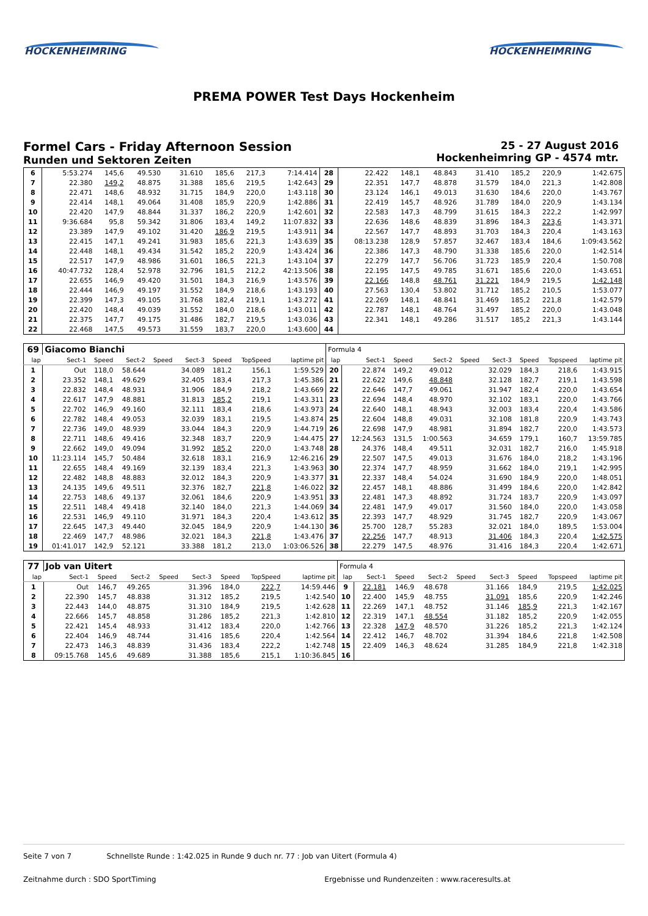HOCKENHEIMRING HOCKENHEIMRING
PREMA POWER Test Days Hockenheim
Formel Cars - Friday Afternoon Session
Runden und Sektoren Zeiten
25 - 27 August 2016
Hockenheimring GP - 4574 mtr.
| 6 | 5:53.274 | 145,6 | 49.530 | | 31.610 | 185,6 | 217,3 | 7:14.414 | 28 | 22.422 | 148,1 | 48.843 | | 31.410 | 185,2 | 220,9 | 1:42.675 |
| 7 | 22.380 | 149,2 | 48.875 | | 31.388 | 185,6 | 219,5 | 1:42.643 | 29 | 22.351 | 147,7 | 48.878 | | 31.579 | 184,0 | 221,3 | 1:42.808 |
| 8 | 22.471 | 148,6 | 48.932 | | 31.715 | 184,9 | 220,0 | 1:43.118 | 30 | 23.124 | 146,1 | 49.013 | | 31.630 | 184,6 | 220,0 | 1:43.767 |
| 9 | 22.414 | 148,1 | 49.064 | | 31.408 | 185,9 | 220,9 | 1:42.886 | 31 | 22.419 | 145,7 | 48.926 | | 31.789 | 184,0 | 220,9 | 1:43.134 |
| 10 | 22.420 | 147,9 | 48.844 | | 31.337 | 186,2 | 220,9 | 1:42.601 | 32 | 22.583 | 147,3 | 48.799 | | 31.615 | 184,3 | 222,2 | 1:42.997 |
| 11 | 9:36.684 | 95,8 | 59.342 | | 31.806 | 183,4 | 149,2 | 11:07.832 | 33 | 22.636 | 148,6 | 48.839 | | 31.896 | 184,3 | 223,6 | 1:43.371 |
| 12 | 23.389 | 147,9 | 49.102 | | 31.420 | 186,9 | 219,5 | 1:43.911 | 34 | 22.567 | 147,7 | 48.893 | | 31.703 | 184,3 | 220,4 | 1:43.163 |
| 13 | 22.415 | 147,1 | 49.241 | | 31.983 | 185,6 | 221,3 | 1:43.639 | 35 | 08:13.238 | 128,9 | 57.857 | | 32.467 | 183,4 | 184,6 | 1:09:43.562 |
| 14 | 22.448 | 148,1 | 49.434 | | 31.542 | 185,2 | 220,9 | 1:43.424 | 36 | 22.386 | 147,3 | 48.790 | | 31.338 | 185,6 | 220,0 | 1:42.514 |
| 15 | 22.517 | 147,9 | 48.986 | | 31.601 | 186,5 | 221,3 | 1:43.104 | 37 | 22.279 | 147,7 | 56.706 | | 31.723 | 185,9 | 220,4 | 1:50.708 |
| 16 | 40:47.732 | 128,4 | 52.978 | | 32.796 | 181,5 | 212,2 | 42:13.506 | 38 | 22.195 | 147,5 | 49.785 | | 31.671 | 185,6 | 220,0 | 1:43.651 |
| 17 | 22.655 | 146,9 | 49.420 | | 31.501 | 184,3 | 216,9 | 1:43.576 | 39 | 22.166 | 148,8 | 48.761 | | 31.221 | 184,9 | 219,5 | 1:42.148 |
| 18 | 22.444 | 146,9 | 49.197 | | 31.552 | 184,9 | 218,6 | 1:43.193 | 40 | 27.563 | 130,4 | 53.802 | | 31.712 | 185,2 | 210,5 | 1:53.077 |
| 19 | 22.399 | 147,3 | 49.105 | | 31.768 | 182,4 | 219,1 | 1:43.272 | 41 | 22.269 | 148,1 | 48.841 | | 31.469 | 185,2 | 221,8 | 1:42.579 |
| 20 | 22.420 | 148,4 | 49.039 | | 31.552 | 184,0 | 218,6 | 1:43.011 | 42 | 22.787 | 148,1 | 48.764 | | 31.497 | 185,2 | 220,0 | 1:43.048 |
| 21 | 22.375 | 147,7 | 49.175 | | 31.486 | 182,7 | 219,5 | 1:43.036 | 43 | 22.341 | 148,1 | 49.286 | | 31.517 | 185,2 | 221,3 | 1:43.144 |
| 22 | 22.468 | 147,5 | 49.573 | | 31.559 | 183,7 | 220,0 | 1:43.600 | 44 | | | | | | | | |
| 69 | Giacomo Bianchi | | | | | | | | Formula 4 | | | | | | | | |
| lap | Sect-1 | Speed | Sect-2 | Speed | Sect-3 | Speed | TopSpeed | laptime pit | lap | Sect-1 | Speed | Sect-2 | Speed | Sect-3 | Speed | Topspeed | laptime pit |
| 1 | Out | 118,0 | 58.644 | | 34.089 | 181,2 | 156,1 | 1:59.529 | 20 | 22.874 | 149,2 | 49.012 | | 32.029 | 184,3 | 218,6 | 1:43.915 |
| 2 | 23.352 | 148,1 | 49.629 | | 32.405 | 183,4 | 217,3 | 1:45.386 | 21 | 22.622 | 149,6 | 48.848 | | 32.128 | 182,7 | 219,1 | 1:43.598 |
| 3 | 22.832 | 148,4 | 48.931 | | 31.906 | 184,9 | 218,2 | 1:43.669 | 22 | 22.646 | 147,7 | 49.061 | | 31.947 | 182,4 | 220,0 | 1:43.654 |
| 4 | 22.617 | 147,9 | 48.881 | | 31.813 | 185,2 | 219,1 | 1:43.311 | 23 | 22.694 | 148,4 | 48.970 | | 32.102 | 183,1 | 220,0 | 1:43.766 |
| 5 | 22.702 | 146,9 | 49.160 | | 32.111 | 183,4 | 218,6 | 1:43.973 | 24 | 22.640 | 148,1 | 48.943 | | 32.003 | 183,4 | 220,4 | 1:43.586 |
| 6 | 22.782 | 148,4 | 49.053 | | 32.039 | 183,1 | 219,5 | 1:43.874 | 25 | 22.604 | 148,8 | 49.031 | | 32.108 | 181,8 | 220,9 | 1:43.743 |
| 7 | 22.736 | 149,0 | 48.939 | | 33.044 | 184,3 | 220,9 | 1:44.719 | 26 | 22.698 | 147,9 | 48.981 | | 31.894 | 182,7 | 220,0 | 1:43.573 |
| 8 | 22.711 | 148,6 | 49.416 | | 32.348 | 183,7 | 220,9 | 1:44.475 | 27 | 12:24.563 | 131,5 | 1:00.563 | | 34.659 | 179,1 | 160,7 | 13:59.785 |
| 9 | 22.662 | 149,0 | 49.094 | | 31.992 | 185,2 | 220,0 | 1:43.748 | 28 | 24.376 | 148,4 | 49.511 | | 32.031 | 182,7 | 216,0 | 1:45.918 |
| 10 | 11:23.114 | 145,7 | 50.484 | | 32.618 | 183,1 | 216,9 | 12:46.216 | 29 | 22.507 | 147,5 | 49.013 | | 31.676 | 184,0 | 218,2 | 1:43.196 |
| 11 | 22.655 | 148,4 | 49.169 | | 32.139 | 183,4 | 221,3 | 1:43.963 | 30 | 22.374 | 147,7 | 48.959 | | 31.662 | 184,0 | 219,1 | 1:42.995 |
| 12 | 22.482 | 148,8 | 48.883 | | 32.012 | 184,3 | 220,9 | 1:43.377 | 31 | 22.337 | 148,4 | 54.024 | | 31.690 | 184,9 | 220,0 | 1:48.051 |
| 13 | 24.135 | 149,6 | 49.511 | | 32.376 | 182,7 | 221,8 | 1:46.022 | 32 | 22.457 | 148,1 | 48.886 | | 31.499 | 184,6 | 220,0 | 1:42.842 |
| 14 | 22.753 | 148,6 | 49.137 | | 32.061 | 184,6 | 220,9 | 1:43.951 | 33 | 22.481 | 147,3 | 48.892 | | 31.724 | 183,7 | 220,9 | 1:43.097 |
| 15 | 22.511 | 148,4 | 49.418 | | 32.140 | 184,0 | 221,3 | 1:44.069 | 34 | 22.481 | 147,9 | 49.017 | | 31.560 | 184,0 | 220,0 | 1:43.058 |
| 16 | 22.531 | 146,9 | 49.110 | | 31.971 | 184,3 | 220,4 | 1:43.612 | 35 | 22.393 | 147,7 | 48.929 | | 31.745 | 182,7 | 220,9 | 1:43.067 |
| 17 | 22.645 | 147,3 | 49.440 | | 32.045 | 184,9 | 220,9 | 1:44.130 | 36 | 25.700 | 128,7 | 55.283 | | 32.021 | 184,0 | 189,5 | 1:53.004 |
| 18 | 22.469 | 147,7 | 48.986 | | 32.021 | 184,3 | 221,8 | 1:43.476 | 37 | 22.256 | 147,7 | 48.913 | | 31.406 | 184,3 | 220,4 | 1:42.575 |
| 19 | 01:41.017 | 142,9 | 52.121 | | 33.388 | 181,2 | 213,0 | 1:03:06.526 | 38 | 22.279 | 147,5 | 48.976 | | 31.416 | 184,3 | 220,4 | 1:42.671 |
| 77 | Job van Uitert | | | | | | | | Formula 4 | | | | | | | | |
| lap | Sect-1 | Speed | Sect-2 | Speed | Sect-3 | Speed | TopSpeed | laptime pit | lap | Sect-1 | Speed | Sect-2 | Speed | Sect-3 | Speed | Topspeed | laptime pit |
| 1 | Out | 146,7 | 49.265 | | 31.396 | 184,0 | 222,7 | 14:59.446 | 9 | 22.181 | 146,9 | 48.678 | | 31.166 | 184,9 | 219,5 | 1:42.025 |
| 2 | 22.390 | 145,7 | 48.838 | | 31.312 | 185,2 | 219,5 | 1:42.540 | 10 | 22.400 | 145,9 | 48.755 | | 31.091 | 185,6 | 220,9 | 1:42.246 |
| 3 | 22.443 | 144,0 | 48.875 | | 31.310 | 184,9 | 219,5 | 1:42.628 | 11 | 22.269 | 147,1 | 48.752 | | 31.146 | 185,9 | 221,3 | 1:42.167 |
| 4 | 22.666 | 145,7 | 48.858 | | 31.286 | 185,2 | 221,3 | 1:42.810 | 12 | 22.319 | 147,1 | 48.554 | | 31.182 | 185,2 | 220,9 | 1:42.055 |
| 5 | 22.421 | 145,4 | 48.933 | | 31.412 | 183,4 | 220,0 | 1:42.766 | 13 | 22.328 | 147,9 | 48.570 | | 31.226 | 185,2 | 221,3 | 1:42.124 |
| 6 | 22.404 | 146,9 | 48.744 | | 31.416 | 185,6 | 220,4 | 1:42.564 | 14 | 22.412 | 146,7 | 48.702 | | 31.394 | 184,6 | 221,8 | 1:42.508 |
| 7 | 22.473 | 146,3 | 48.839 | | 31.436 | 183,4 | 222,2 | 1:42.748 | 15 | 22.409 | 146,3 | 48.624 | | 31.285 | 184,9 | 221,8 | 1:42.318 |
| 8 | 09:15.768 | 145,6 | 49.689 | | 31.388 | 185,6 | 215,1 | 1:10:36.845 | 16 | | | | | | | | |
Seite 7 von 7 Schnellste Runde : 1:42.025 in Runde 9 duch nr. 77 : Job van Uitert (Formula 4)
Zeitnahme durch : SDO SportTiming Ergebnisse und Rundenzeiten : www.raceresults.at